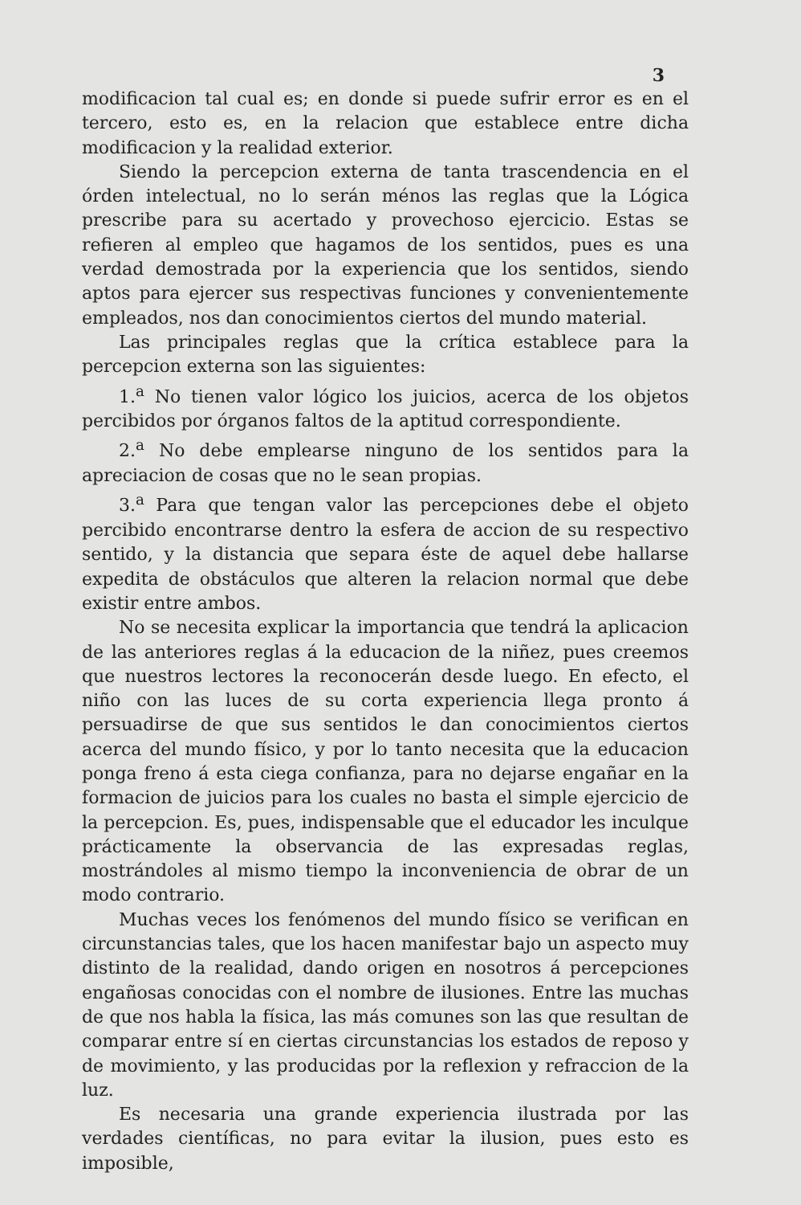3
modificacion tal cual es; en donde si puede sufrir error es en el tercero, esto es, en la relacion que establece entre dicha modificacion y la realidad exterior.
Siendo la percepcion externa de tanta trascendencia en el órden intelectual, no lo serán ménos las reglas que la Lógica prescribe para su acertado y provechoso ejercicio. Estas se refieren al empleo que hagamos de los sentidos, pues es una verdad demostrada por la experiencia que los sentidos, siendo aptos para ejercer sus respectivas funciones y convenientemente empleados, nos dan conocimientos ciertos del mundo material.
Las principales reglas que la crítica establece para la percepcion externa son las siguientes:
1.<sup>a</sup> No tienen valor lógico los juicios, acerca de los objetos percibidos por órganos faltos de la aptitud correspondiente.
2.<sup>a</sup> No debe emplearse ninguno de los sentidos para la apreciacion de cosas que no le sean propias.
3.<sup>a</sup> Para que tengan valor las percepciones debe el objeto percibido encontrarse dentro la esfera de accion de su respectivo sentido, y la distancia que separa éste de aquel debe hallarse expedita de obstáculos que alteren la relacion normal que debe existir entre ambos.
No se necesita explicar la importancia que tendrá la aplicacion de las anteriores reglas á la educacion de la niñez, pues creemos que nuestros lectores la reconocerán desde luego. En efecto, el niño con las luces de su corta experiencia llega pronto á persuadirse de que sus sentidos le dan conocimientos ciertos acerca del mundo físico, y por lo tanto necesita que la educacion ponga freno á esta ciega confianza, para no dejarse engañar en la formacion de juicios para los cuales no basta el simple ejercicio de la percepcion. Es, pues, indispensable que el educador les inculque prácticamente la observancia de las expresadas reglas, mostrándoles al mismo tiempo la inconveniencia de obrar de un modo contrario.
Muchas veces los fenómenos del mundo físico se verifican en circunstancias tales, que los hacen manifestar bajo un aspecto muy distinto de la realidad, dando origen en nosotros á percepciones engañosas conocidas con el nombre de ilusiones. Entre las muchas de que nos habla la física, las más comunes son las que resultan de comparar entre sí en ciertas circunstancias los estados de reposo y de movimiento, y las producidas por la reflexion y refraccion de la luz.
Es necesaria una grande experiencia ilustrada por las verdades científicas, no para evitar la ilusion, pues esto es imposible,